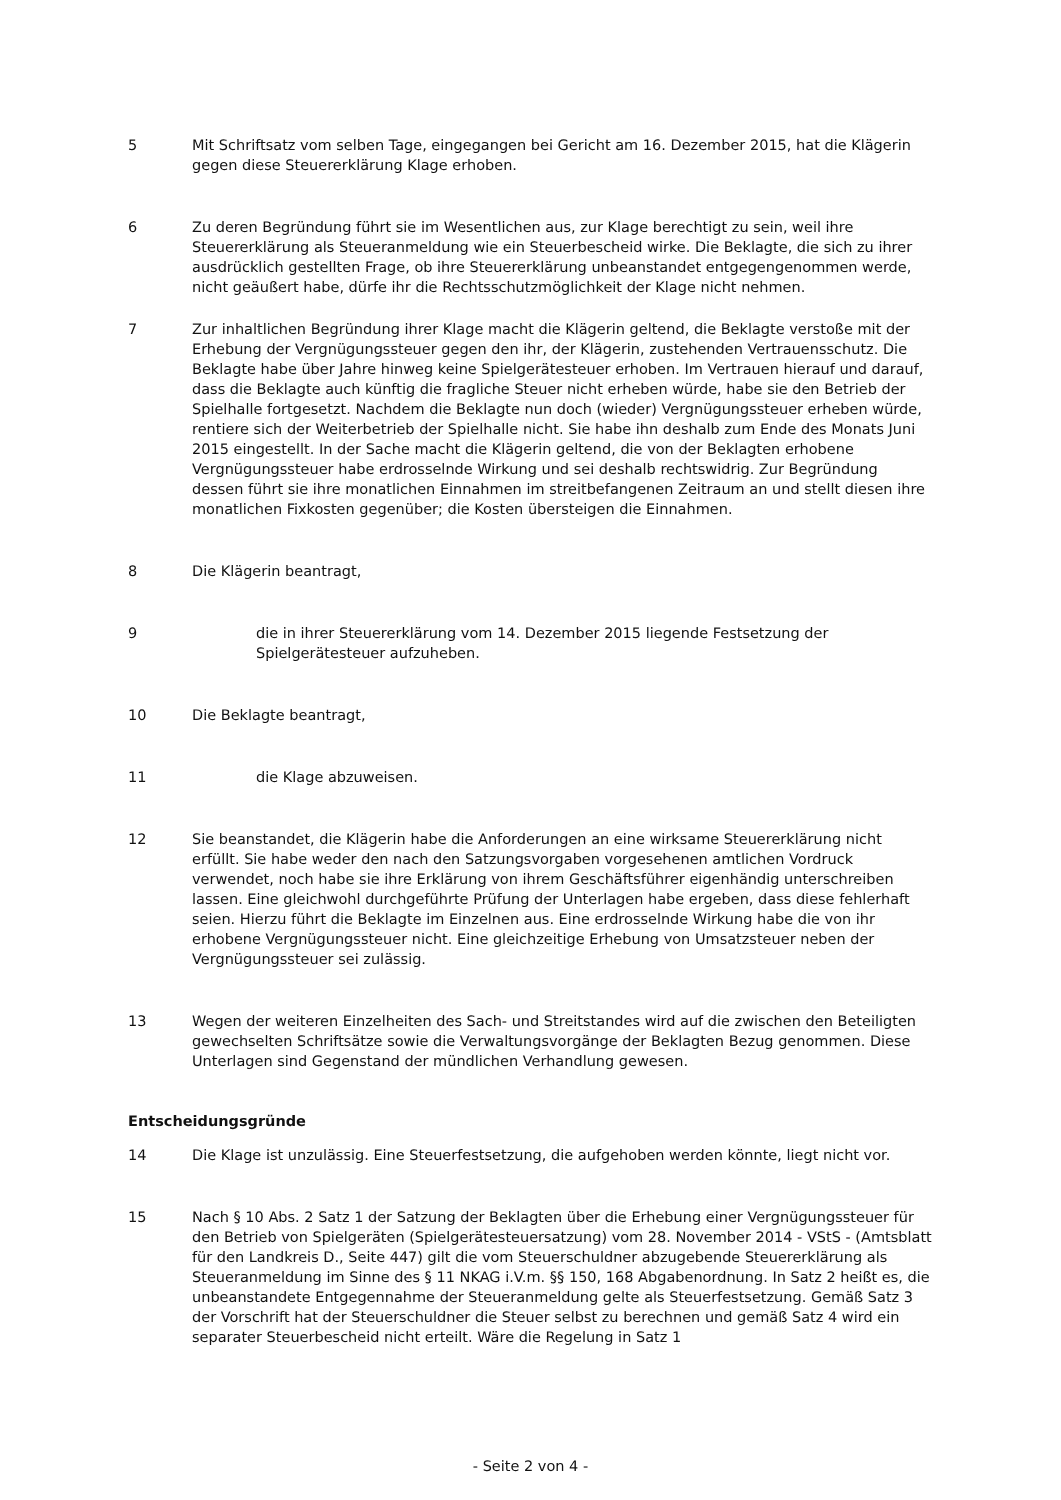5 Mit Schriftsatz vom selben Tage, eingegangen bei Gericht am 16. Dezember 2015, hat die Klägerin gegen diese Steuererklärung Klage erhoben.
6 Zu deren Begründung führt sie im Wesentlichen aus, zur Klage berechtigt zu sein, weil ihre Steuererklärung als Steueranmeldung wie ein Steuerbescheid wirke. Die Beklagte, die sich zu ihrer ausdrücklich gestellten Frage, ob ihre Steuererklärung unbeanstandet entgegengenommen werde, nicht geäußert habe, dürfe ihr die Rechtsschutzmöglichkeit der Klage nicht nehmen.
7 Zur inhaltlichen Begründung ihrer Klage macht die Klägerin geltend, die Beklagte verstoße mit der Erhebung der Vergnügungssteuer gegen den ihr, der Klägerin, zustehenden Vertrauensschutz. Die Beklagte habe über Jahre hinweg keine Spielgerätesteuer erhoben. Im Vertrauen hierauf und darauf, dass die Beklagte auch künftig die fragliche Steuer nicht erheben würde, habe sie den Betrieb der Spielhalle fortgesetzt. Nachdem die Beklagte nun doch (wieder) Vergnügungssteuer erheben würde, rentiere sich der Weiterbetrieb der Spielhalle nicht. Sie habe ihn deshalb zum Ende des Monats Juni 2015 eingestellt. In der Sache macht die Klägerin geltend, die von der Beklagten erhobene Vergnügungssteuer habe erdrosselnde Wirkung und sei deshalb rechtswidrig. Zur Begründung dessen führt sie ihre monatlichen Einnahmen im streitbefangenen Zeitraum an und stellt diesen ihre monatlichen Fixkosten gegenüber; die Kosten übersteigen die Einnahmen.
8 Die Klägerin beantragt,
9 die in ihrer Steuererklärung vom 14. Dezember 2015 liegende Festsetzung der Spielgerätesteuer aufzuheben.
10 Die Beklagte beantragt,
11 die Klage abzuweisen.
12 Sie beanstandet, die Klägerin habe die Anforderungen an eine wirksame Steuererklärung nicht erfüllt. Sie habe weder den nach den Satzungsvorgaben vorgesehenen amtlichen Vordruck verwendet, noch habe sie ihre Erklärung von ihrem Geschäftsführer eigenhändig unterschreiben lassen. Eine gleichwohl durchgeführte Prüfung der Unterlagen habe ergeben, dass diese fehlerhaft seien. Hierzu führt die Beklagte im Einzelnen aus. Eine erdrosselnde Wirkung habe die von ihr erhobene Vergnügungssteuer nicht. Eine gleichzeitige Erhebung von Umsatzsteuer neben der Vergnügungssteuer sei zulässig.
13 Wegen der weiteren Einzelheiten des Sach- und Streitstandes wird auf die zwischen den Beteiligten gewechselten Schriftsätze sowie die Verwaltungsvorgänge der Beklagten Bezug genommen. Diese Unterlagen sind Gegenstand der mündlichen Verhandlung gewesen.
Entscheidungsgründe
14 Die Klage ist unzulässig. Eine Steuerfestsetzung, die aufgehoben werden könnte, liegt nicht vor.
15 Nach § 10 Abs. 2 Satz 1 der Satzung der Beklagten über die Erhebung einer Vergnügungssteuer für den Betrieb von Spielgeräten (Spielgerätesteuersatzung) vom 28. November 2014 - VStS - (Amtsblatt für den Landkreis D., Seite 447) gilt die vom Steuerschuldner abzugebende Steuererklärung als Steueranmeldung im Sinne des § 11 NKAG i.V.m. §§ 150, 168 Abgabenordnung. In Satz 2 heißt es, die unbeanstandete Entgegennahme der Steueranmeldung gelte als Steuerfestsetzung. Gemäß Satz 3 der Vorschrift hat der Steuerschuldner die Steuer selbst zu berechnen und gemäß Satz 4 wird ein separater Steuerbescheid nicht erteilt. Wäre die Regelung in Satz 1
- Seite 2 von 4 -